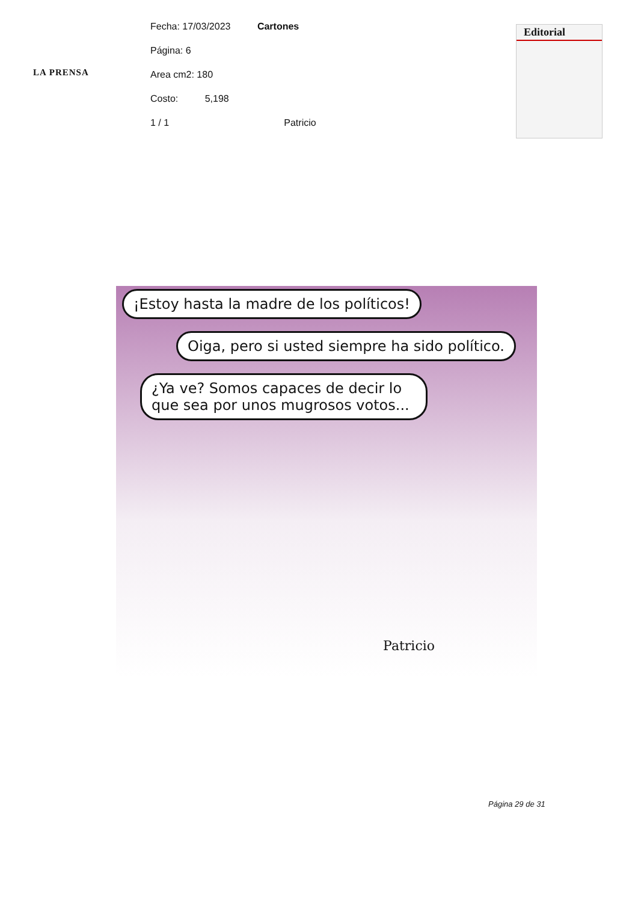LA PRENSA
Fecha: 17/03/2023 Cartones
Página: 6
Area cm2: 180
Costo: 5,198
1 / 1 Patricio
Editorial
¡Estoy hasta la madre de los políticos!
Oiga, pero si usted siempre ha sido político.
¿Ya ve? Somos capaces de decir lo que sea por unos mugrosos votos...
Patricio
Página 29 de 31